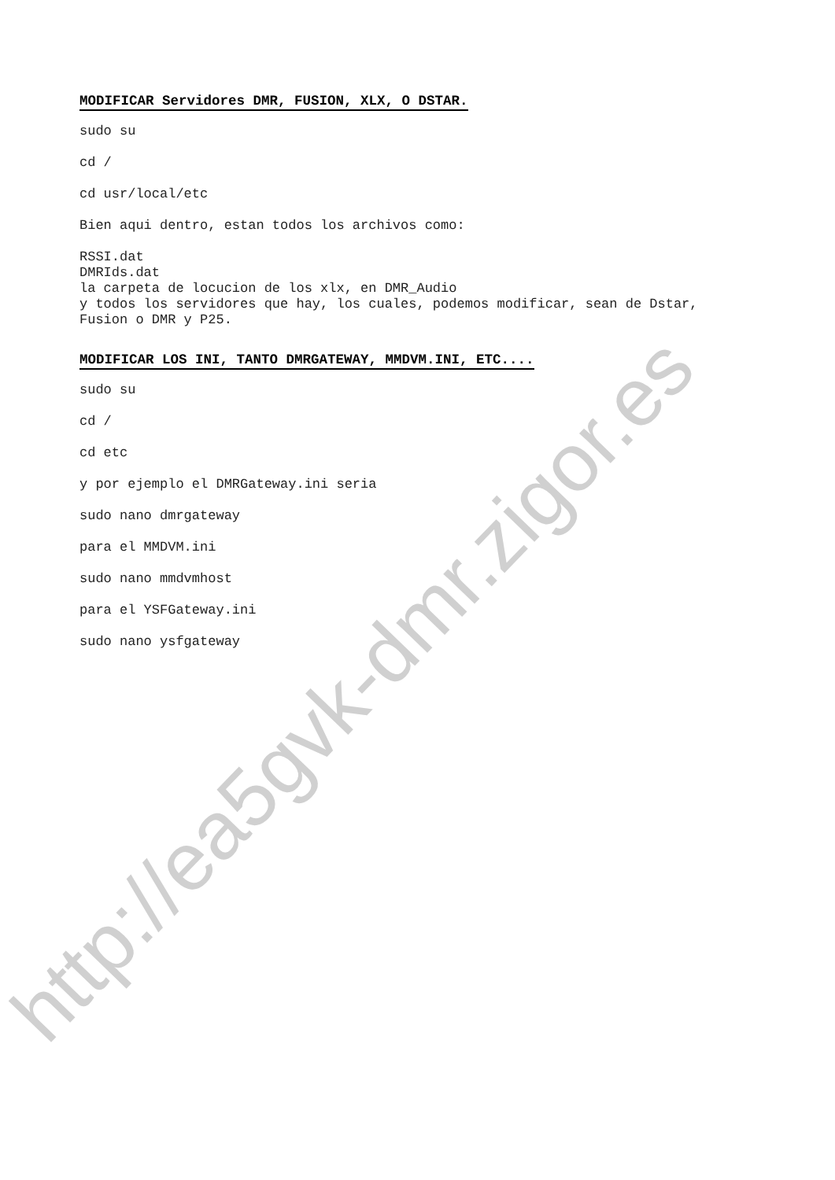MODIFICAR Servidores DMR, FUSION, XLX, O DSTAR.
sudo su
cd /
cd usr/local/etc
Bien aqui dentro, estan todos los archivos como:
RSSI.dat
DMRIds.dat
la carpeta de locucion de los xlx, en DMR_Audio
y todos los servidores que hay, los cuales, podemos modificar, sean de Dstar,
Fusion o DMR y P25.
MODIFICAR LOS INI, TANTO DMRGATEWAY, MMDVM.INI, ETC....
sudo su
cd /
cd etc
y por ejemplo el DMRGateway.ini seria
sudo nano dmrgateway
para el MMDVM.ini
sudo nano mmdvmhost
para el YSFGateway.ini
sudo nano ysfgateway
http://ea5gvk-dmr.zigor.es